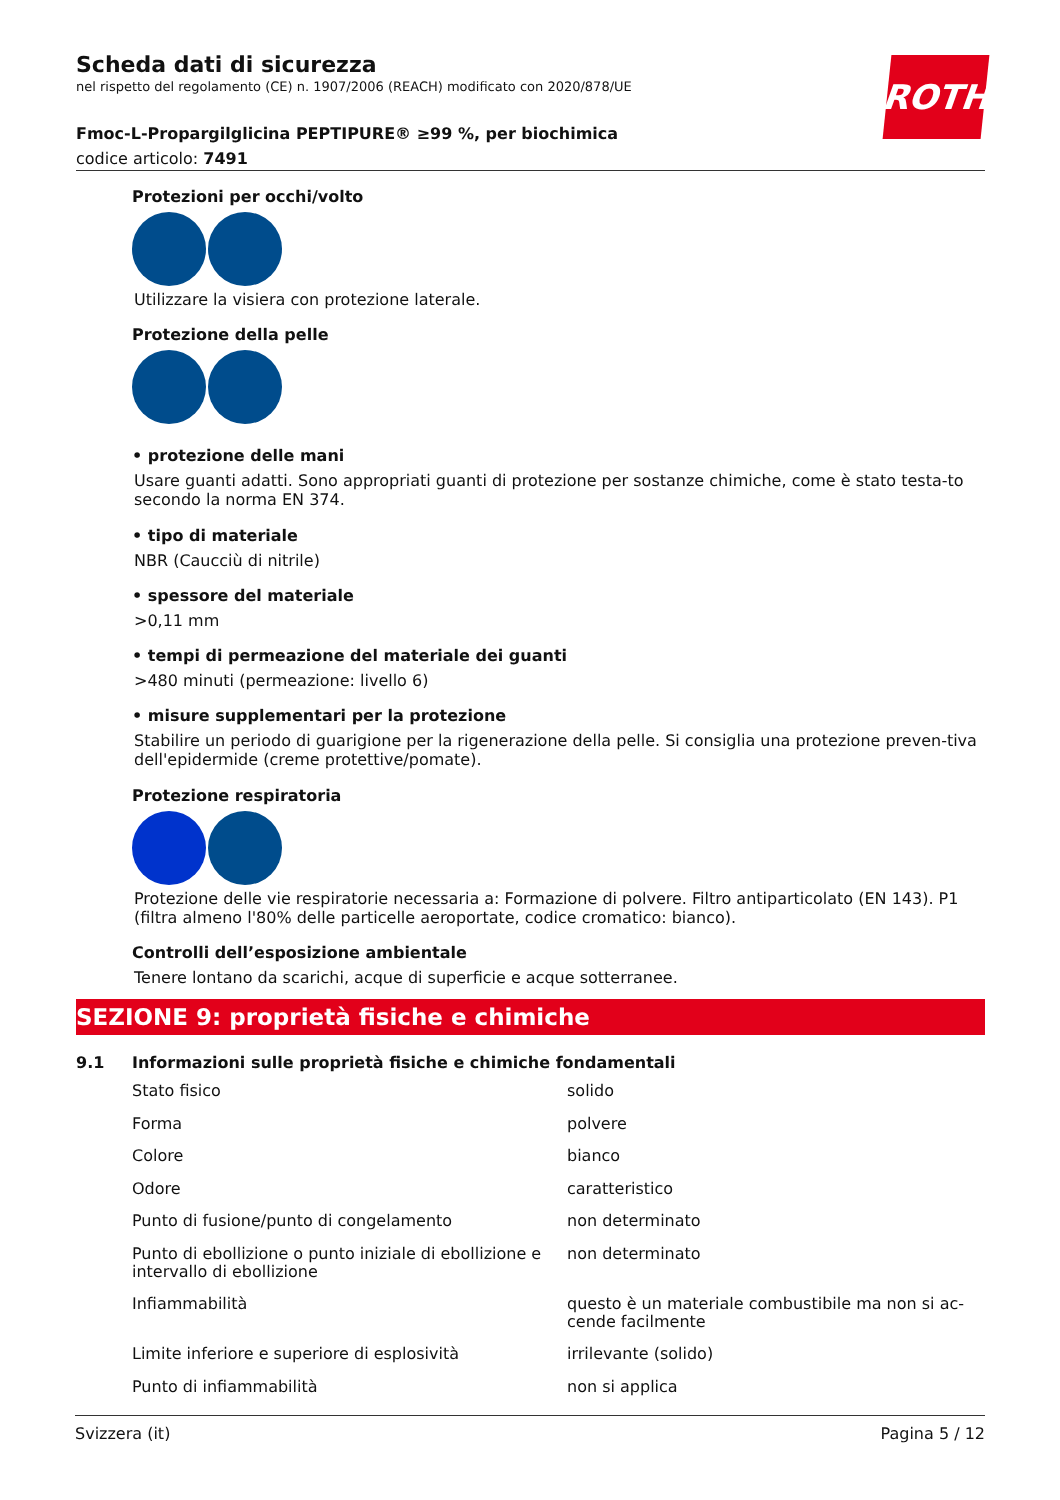ROTH
Scheda dati di sicurezza
nel rispetto del regolamento (CE) n. 1907/2006 (REACH) modificato con 2020/878/UE
Fmoc-L-Propargilglicina PEPTIPURE® ≥99 %, per biochimica
codice articolo: 7491
Protezioni per occhi/volto
Utilizzare la visiera con protezione laterale.
Protezione della pelle
• protezione delle mani
Usare guanti adatti. Sono appropriati guanti di protezione per sostanze chimiche, come è stato testa-to secondo la norma EN 374.
• tipo di materiale
NBR (Caucciù di nitrile)
• spessore del materiale
>0,11 mm
• tempi di permeazione del materiale dei guanti
>480 minuti (permeazione: livello 6)
• misure supplementari per la protezione
Stabilire un periodo di guarigione per la rigenerazione della pelle. Si consiglia una protezione preven-tiva dell'epidermide (creme protettive/pomate).
Protezione respiratoria
Protezione delle vie respiratorie necessaria a: Formazione di polvere. Filtro antiparticolato (EN 143). P1 (filtra almeno l'80% delle particelle aeroportate, codice cromatico: bianco).
Controlli dell’esposizione ambientale
Tenere lontano da scarichi, acque di superficie e acque sotterranee.
SEZIONE 9: proprietà fisiche e chimiche
9.1 Informazioni sulle proprietà fisiche e chimiche fondamentali
| Stato fisico | solido |
| Forma | polvere |
| Colore | bianco |
| Odore | caratteristico |
| Punto di fusione/punto di congelamento | non determinato |
| Punto di ebollizione o punto iniziale di ebollizione e intervallo di ebollizione | non determinato |
| Infiammabilità | questo è un materiale combustibile ma non si ac-cende facilmente |
| Limite inferiore e superiore di esplosività | irrilevante (solido) |
| Punto di infiammabilità | non si applica |
Svizzera (it) Pagina 5 / 12